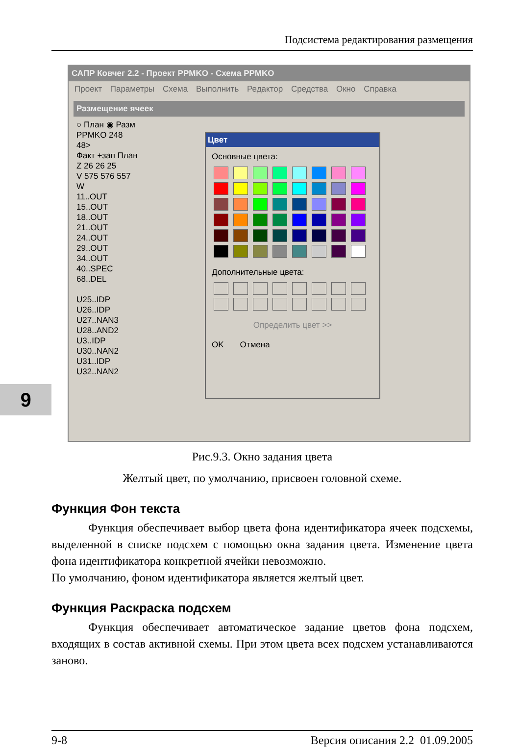Подсистема редактирования размещения
9
САПР Ковчег 2.2 - Проект PPMKO - Схема PPMKO
Проект Параметры Схема Выполнить Редактор Средства Окно Справка
Размещение ячеек
○ План ◉ Разм
PPMKO 248
48>
Факт +зап План
Z 26 26 25
V 575 576 557
W
11..OUT
15..OUT
18..OUT
21..OUT
24..OUT
29..OUT
34..OUT
40..SPEC
68..DEL
U25..IDP
U26..IDP
U27..NAN3
U28..AND2
U3..IDP
U30..NAN2
U31..IDP
U32..NAN2
Цвет
Основные цвета:
Дополнительные цвета:
Определить цвет >>
OK Отмена
Рис.9.3. Окно задания цвета
Желтый цвет, по умолчанию, присвоен головной схеме.
Функция Фон текста
Функция обеспечивает выбор цвета фона идентификатора ячеек подсхемы, выделенной в списке подсхем с помощью окна задания цвета. Изменение цвета фона идентификатора конкретной ячейки невозможно.
По умолчанию, фоном идентификатора является желтый цвет.
Функция Раскраска подсхем
Функция обеспечивает автоматическое задание цветов фона подсхем, входящих в состав активной схемы. При этом цвета всех подсхем устанавливаются заново.
9-8 Версия описания 2.2 01.09.2005